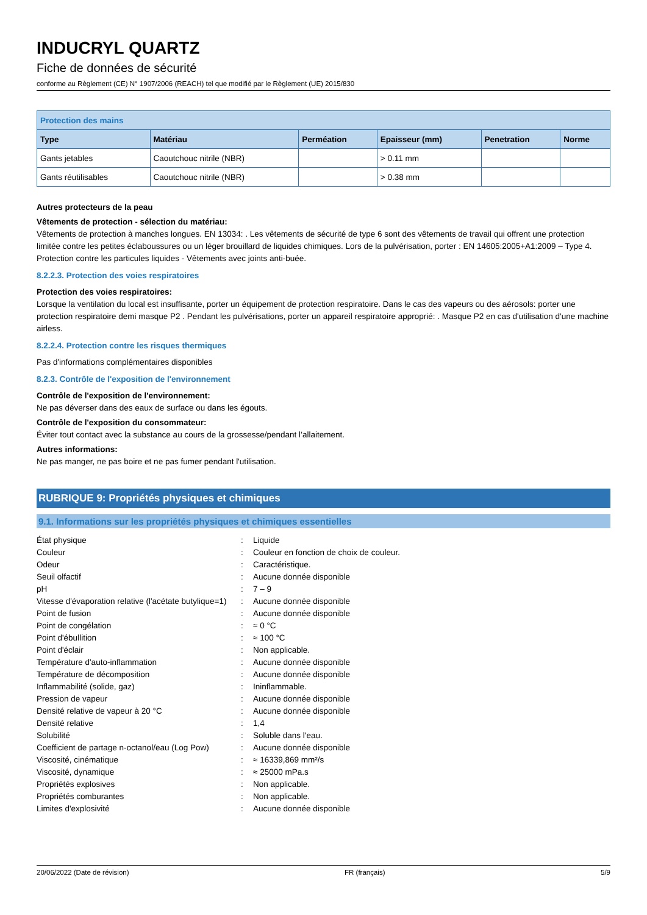INDUCRYL QUARTZ
Fiche de données de sécurité
conforme au Règlement (CE) N° 1907/2006 (REACH) tel que modifié par le Règlement (UE) 2015/830
| Protection des mains | | | | | |
| --- | --- | --- | --- | --- | --- |
| Type | Matériau | Perméation | Epaisseur (mm) | Penetration | Norme |
| Gants jetables | Caoutchouc nitrile (NBR) | | > 0.11 mm | | |
| Gants réutilisables | Caoutchouc nitrile (NBR) | | > 0.38 mm | | |
Autres protecteurs de la peau
Vêtements de protection - sélection du matériau:
Vêtements de protection à manches longues. EN 13034: . Les vêtements de sécurité de type 6 sont des vêtements de travail qui offrent une protection limitée contre les petites éclaboussures ou un léger brouillard de liquides chimiques. Lors de la pulvérisation, porter : EN 14605:2005+A1:2009 – Type 4. Protection contre les particules liquides - Vêtements avec joints anti-buée.
8.2.2.3. Protection des voies respiratoires
Protection des voies respiratoires:
Lorsque la ventilation du local est insuffisante, porter un équipement de protection respiratoire. Dans le cas des vapeurs ou des aérosols: porter une protection respiratoire demi masque P2 . Pendant les pulvérisations, porter un appareil respiratoire approprié: . Masque P2 en cas d'utilisation d'une machine airless.
8.2.2.4. Protection contre les risques thermiques
Pas d'informations complémentaires disponibles
8.2.3. Contrôle de l'exposition de l'environnement
Contrôle de l'exposition de l'environnement:
Ne pas déverser dans des eaux de surface ou dans les égouts.
Contrôle de l'exposition du consommateur:
Éviter tout contact avec la substance au cours de la grossesse/pendant l’allaitement.
Autres informations:
Ne pas manger, ne pas boire et ne pas fumer pendant l'utilisation.
RUBRIQUE 9: Propriétés physiques et chimiques
9.1. Informations sur les propriétés physiques et chimiques essentielles
| État physique | : | Liquide |
| Couleur | : | Couleur en fonction de choix de couleur. |
| Odeur | : | Caractéristique. |
| Seuil olfactif | : | Aucune donnée disponible |
| pH | : | 7 – 9 |
| Vitesse d'évaporation relative (l'acétate butylique=1) | : | Aucune donnée disponible |
| Point de fusion | : | Aucune donnée disponible |
| Point de congélation | : | ≈ 0 °C |
| Point d'ébullition | : | ≈ 100 °C |
| Point d'éclair | : | Non applicable. |
| Température d'auto-inflammation | : | Aucune donnée disponible |
| Température de décomposition | : | Aucune donnée disponible |
| Inflammabilité (solide, gaz) | : | Ininflammable. |
| Pression de vapeur | : | Aucune donnée disponible |
| Densité relative de vapeur à 20 °C | : | Aucune donnée disponible |
| Densité relative | : | 1,4 |
| Solubilité | : | Soluble dans l'eau. |
| Coefficient de partage n-octanol/eau (Log Pow) | : | Aucune donnée disponible |
| Viscosité, cinématique | : | ≈ 16339,869 mm²/s |
| Viscosité, dynamique | : | ≈ 25000 mPa.s |
| Propriétés explosives | : | Non applicable. |
| Propriétés comburantes | : | Non applicable. |
| Limites d'explosivité | : | Aucune donnée disponible |
20/06/2022 (Date de révision) FR (français) 5/9